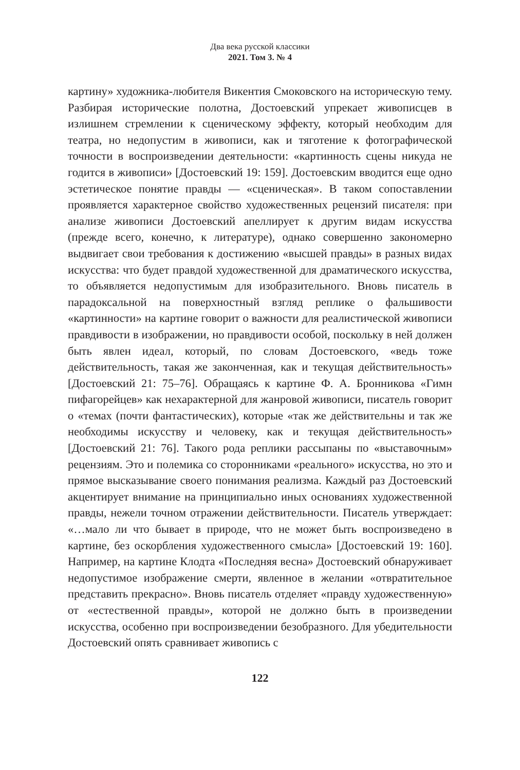Два века русской классики
2021. Том 3. № 4
картину» художника-любителя Викентия Смоковского на историческую тему. Разбирая исторические полотна, Достоевский упрекает живописцев в излишнем стремлении к сценическому эффекту, который необходим для театра, но недопустим в живописи, как и тяготение к фотографической точности в воспроизведении деятельности: «картинность сцены никуда не годится в живописи» [Достоевский 19: 159]. Достоевским вводится еще одно эстетическое понятие правды — «сценическая». В таком сопоставлении проявляется характерное свойство художественных рецензий писателя: при анализе живописи Достоевский апеллирует к другим видам искусства (прежде всего, конечно, к литературе), однако совершенно закономерно выдвигает свои требования к достижению «высшей правды» в разных видах искусства: что будет правдой художественной для драматического искусства, то объявляется недопустимым для изобразительного. Вновь писатель в парадоксальной на поверхностный взгляд реплике о фальшивости «картинности» на картине говорит о важности для реалистической живописи правдивости в изображении, но правдивости особой, поскольку в ней должен быть явлен идеал, который, по словам Достоевского, «ведь тоже действительность, такая же законченная, как и текущая действительность» [Достоевский 21: 75–76]. Обращаясь к картине Ф. А. Бронникова «Гимн пифагорейцев» как нехарактерной для жанровой живописи, писатель говорит о «темах (почти фантастических), которые «так же действительны и так же необходимы искусству и человеку, как и текущая действительность» [Достоевский 21: 76]. Такого рода реплики рассыпаны по «выставочным» рецензиям. Это и полемика со сторонниками «реального» искусства, но это и прямое высказывание своего понимания реализма. Каждый раз Достоевский акцентирует внимание на принципиально иных основаниях художественной правды, нежели точном отражении действительности. Писатель утверждает: «…мало ли что бывает в природе, что не может быть воспроизведено в картине, без оскорбления художественного смысла» [Достоевский 19: 160]. Например, на картине Клодта «Последняя весна» Достоевский обнаруживает недопустимое изображение смерти, явленное в желании «отвратительное представить прекрасно». Вновь писатель отделяет «правду художественную» от «естественной правды», которой не должно быть в произведении искусства, особенно при воспроизведении безобразного. Для убедительности Достоевский опять сравнивает живопись с
122